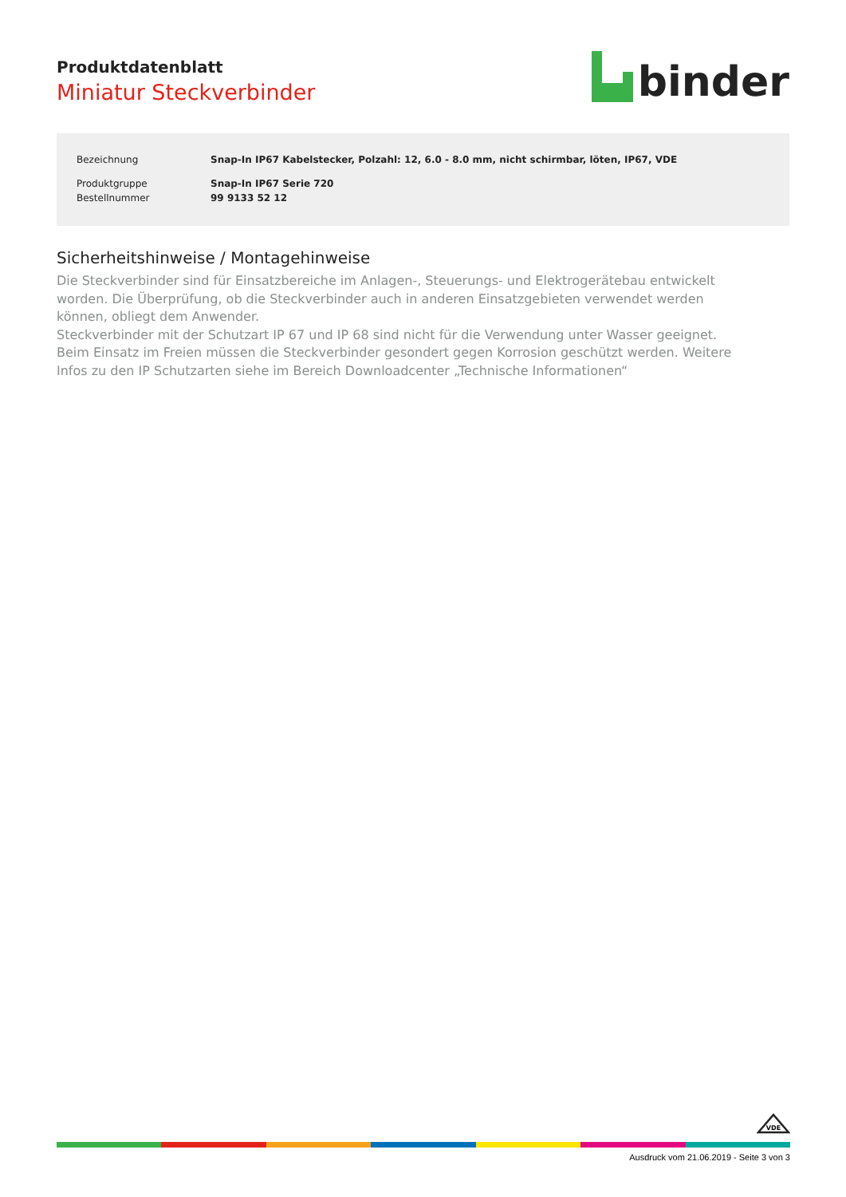Produktdatenblatt
Miniatur Steckverbinder
binder
| Bezeichnung | Snap-In IP67 Kabelstecker, Polzahl: 12, 6.0 - 8.0 mm, nicht schirmbar, löten, IP67, VDE |
| Produktgruppe | Snap-In IP67 Serie 720 |
| Bestellnummer | 99 9133 52 12 |
Sicherheitshinweise / Montagehinweise
Die Steckverbinder sind für Einsatzbereiche im Anlagen-, Steuerungs- und Elektrogerätebau entwickelt worden. Die Überprüfung, ob die Steckverbinder auch in anderen Einsatzgebieten verwendet werden können, obliegt dem Anwender.
Steckverbinder mit der Schutzart IP 67 und IP 68 sind nicht für die Verwendung unter Wasser geeignet. Beim Einsatz im Freien müssen die Steckverbinder gesondert gegen Korrosion geschützt werden. Weitere Infos zu den IP Schutzarten siehe im Bereich Downloadcenter „Technische Informationen“
VDE
Ausdruck vom 21.06.2019 - Seite 3 von 3